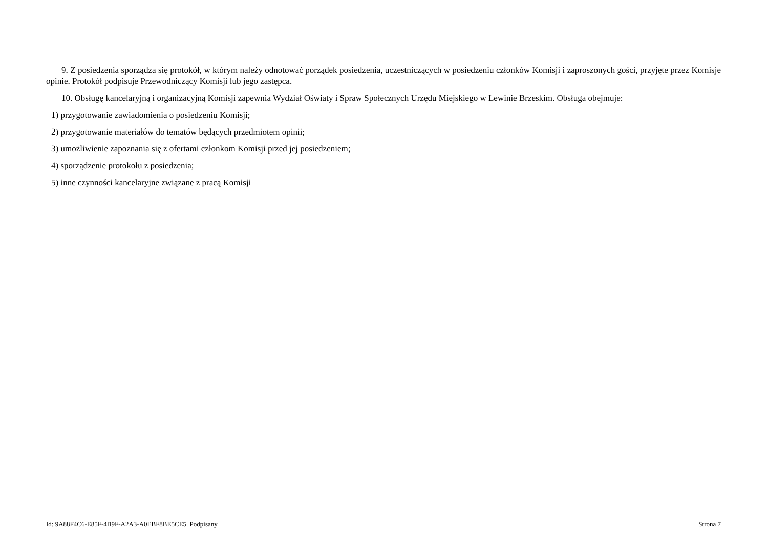9. Z posiedzenia sporządza się protokół, w którym należy odnotować porządek posiedzenia, uczestniczących w posiedzeniu członków Komisji i zaproszonych gości, przyjęte przez Komisje opinie. Protokół podpisuje Przewodniczący Komisji lub jego zastępca.
10. Obsługę kancelaryjną i organizacyjną Komisji zapewnia Wydział Oświaty i Spraw Społecznych Urzędu Miejskiego w Lewinie Brzeskim. Obsługa obejmuje:
1) przygotowanie zawiadomienia o posiedzeniu Komisji;
2) przygotowanie materiałów do tematów będących przedmiotem opinii;
3) umożliwienie zapoznania się z ofertami członkom Komisji przed jej posiedzeniem;
4) sporządzenie protokołu z posiedzenia;
5) inne czynności kancelaryjne związane z pracą Komisji
Id: 9A88F4C6-E85F-4B9F-A2A3-A0EBF8BE5CE5. Podpisany Strona 7